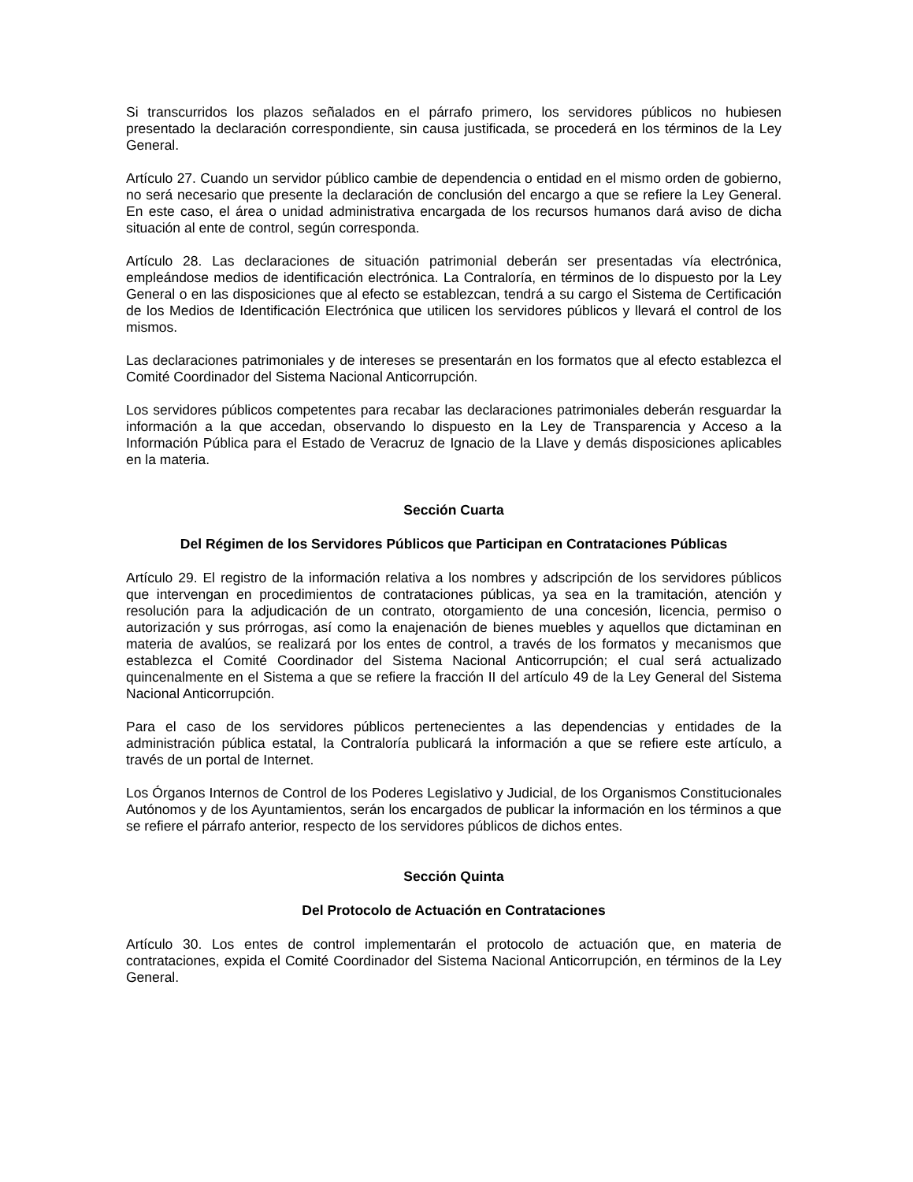Si transcurridos los plazos señalados en el párrafo primero, los servidores públicos no hubiesen presentado la declaración correspondiente, sin causa justificada, se procederá en los términos de la Ley General.
Artículo 27. Cuando un servidor público cambie de dependencia o entidad en el mismo orden de gobierno, no será necesario que presente la declaración de conclusión del encargo a que se refiere la Ley General. En este caso, el área o unidad administrativa encargada de los recursos humanos dará aviso de dicha situación al ente de control, según corresponda.
Artículo 28. Las declaraciones de situación patrimonial deberán ser presentadas vía electrónica, empleándose medios de identificación electrónica. La Contraloría, en términos de lo dispuesto por la Ley General o en las disposiciones que al efecto se establezcan, tendrá a su cargo el Sistema de Certificación de los Medios de Identificación Electrónica que utilicen los servidores públicos y llevará el control de los mismos.
Las declaraciones patrimoniales y de intereses se presentarán en los formatos que al efecto establezca el Comité Coordinador del Sistema Nacional Anticorrupción.
Los servidores públicos competentes para recabar las declaraciones patrimoniales deberán resguardar la información a la que accedan, observando lo dispuesto en la Ley de Transparencia y Acceso a la Información Pública para el Estado de Veracruz de Ignacio de la Llave y demás disposiciones aplicables en la materia.
Sección Cuarta
Del Régimen de los Servidores Públicos que Participan en Contrataciones Públicas
Artículo 29. El registro de la información relativa a los nombres y adscripción de los servidores públicos que intervengan en procedimientos de contrataciones públicas, ya sea en la tramitación, atención y resolución para la adjudicación de un contrato, otorgamiento de una concesión, licencia, permiso o autorización y sus prórrogas, así como la enajenación de bienes muebles y aquellos que dictaminan en materia de avalúos, se realizará por los entes de control, a través de los formatos y mecanismos que establezca el Comité Coordinador del Sistema Nacional Anticorrupción; el cual será actualizado quincenalmente en el Sistema a que se refiere la fracción II del artículo 49 de la Ley General del Sistema Nacional Anticorrupción.
Para el caso de los servidores públicos pertenecientes a las dependencias y entidades de la administración pública estatal, la Contraloría publicará la información a que se refiere este artículo, a través de un portal de Internet.
Los Órganos Internos de Control de los Poderes Legislativo y Judicial, de los Organismos Constitucionales Autónomos y de los Ayuntamientos, serán los encargados de publicar la información en los términos a que se refiere el párrafo anterior, respecto de los servidores públicos de dichos entes.
Sección Quinta
Del Protocolo de Actuación en Contrataciones
Artículo 30. Los entes de control implementarán el protocolo de actuación que, en materia de contrataciones, expida el Comité Coordinador del Sistema Nacional Anticorrupción, en términos de la Ley General.